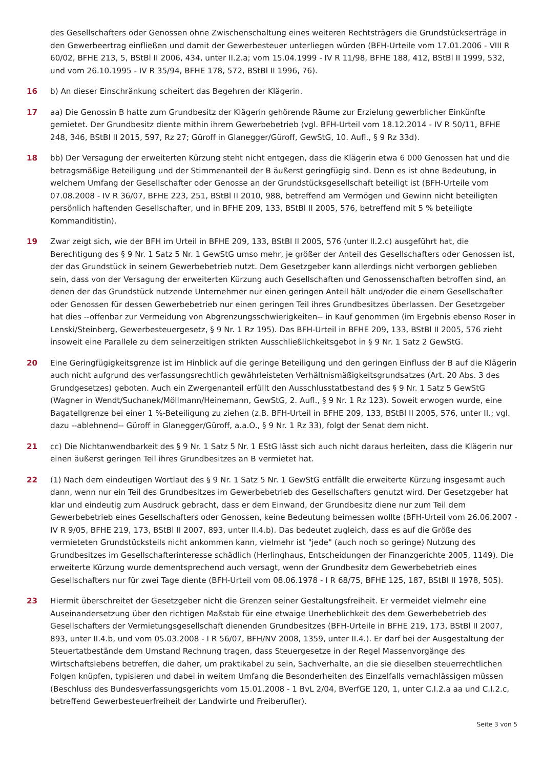des Gesellschafters oder Genossen ohne Zwischenschaltung eines weiteren Rechtsträgers die Grundstückserträge in den Gewerbeertrag einfließen und damit der Gewerbesteuer unterliegen würden (BFH-Urteile vom 17.01.2006 - VIII R 60/02, BFHE 213, 5, BStBl II 2006, 434, unter II.2.a; vom 15.04.1999 - IV R 11/98, BFHE 188, 412, BStBl II 1999, 532, und vom 26.10.1995 - IV R 35/94, BFHE 178, 572, BStBl II 1996, 76).
16 b) An dieser Einschränkung scheitert das Begehren der Klägerin.
17 aa) Die Genossin B hatte zum Grundbesitz der Klägerin gehörende Räume zur Erzielung gewerblicher Einkünfte gemietet. Der Grundbesitz diente mithin ihrem Gewerbebetrieb (vgl. BFH-Urteil vom 18.12.2014 - IV R 50/11, BFHE 248, 346, BStBl II 2015, 597, Rz 27; Güroff in Glanegger/Güroff, GewStG, 10. Aufl., § 9 Rz 33d).
18 bb) Der Versagung der erweiterten Kürzung steht nicht entgegen, dass die Klägerin etwa 6 000 Genossen hat und die betragsmäßige Beteiligung und der Stimmenanteil der B äußerst geringfügig sind. Denn es ist ohne Bedeutung, in welchem Umfang der Gesellschafter oder Genosse an der Grundstücksgesellschaft beteiligt ist (BFH-Urteile vom 07.08.2008 - IV R 36/07, BFHE 223, 251, BStBl II 2010, 988, betreffend am Vermögen und Gewinn nicht beteiligten persönlich haftenden Gesellschafter, und in BFHE 209, 133, BStBl II 2005, 576, betreffend mit 5 % beteiligte Kommanditistin).
19 Zwar zeigt sich, wie der BFH im Urteil in BFHE 209, 133, BStBl II 2005, 576 (unter II.2.c) ausgeführt hat, die Berechtigung des § 9 Nr. 1 Satz 5 Nr. 1 GewStG umso mehr, je größer der Anteil des Gesellschafters oder Genossen ist, der das Grundstück in seinem Gewerbebetrieb nutzt. Dem Gesetzgeber kann allerdings nicht verborgen geblieben sein, dass von der Versagung der erweiterten Kürzung auch Gesellschaften und Genossenschaften betroffen sind, an denen der das Grundstück nutzende Unternehmer nur einen geringen Anteil hält und/oder die einem Gesellschafter oder Genossen für dessen Gewerbebetrieb nur einen geringen Teil ihres Grundbesitzes überlassen. Der Gesetzgeber hat dies --offenbar zur Vermeidung von Abgrenzungsschwierigkeiten-- in Kauf genommen (im Ergebnis ebenso Roser in Lenski/Steinberg, Gewerbesteuergesetz, § 9 Nr. 1 Rz 195). Das BFH-Urteil in BFHE 209, 133, BStBl II 2005, 576 zieht insoweit eine Parallele zu dem seinerzeitigen strikten Ausschließlichkeitsgebot in § 9 Nr. 1 Satz 2 GewStG.
20 Eine Geringfügigkeitsgrenze ist im Hinblick auf die geringe Beteiligung und den geringen Einfluss der B auf die Klägerin auch nicht aufgrund des verfassungsrechtlich gewährleisteten Verhältnismäßigkeitsgrundsatzes (Art. 20 Abs. 3 des Grundgesetzes) geboten. Auch ein Zwergenanteil erfüllt den Ausschlusstatbestand des § 9 Nr. 1 Satz 5 GewStG (Wagner in Wendt/Suchanek/Möllmann/Heinemann, GewStG, 2. Aufl., § 9 Nr. 1 Rz 123). Soweit erwogen wurde, eine Bagatellgrenze bei einer 1 %-Beteiligung zu ziehen (z.B. BFH-Urteil in BFHE 209, 133, BStBl II 2005, 576, unter II.; vgl. dazu --ablehnend-- Güroff in Glanegger/Güroff, a.a.O., § 9 Nr. 1 Rz 33), folgt der Senat dem nicht.
21 cc) Die Nichtanwendbarkeit des § 9 Nr. 1 Satz 5 Nr. 1 EStG lässt sich auch nicht daraus herleiten, dass die Klägerin nur einen äußerst geringen Teil ihres Grundbesitzes an B vermietet hat.
22 (1) Nach dem eindeutigen Wortlaut des § 9 Nr. 1 Satz 5 Nr. 1 GewStG entfällt die erweiterte Kürzung insgesamt auch dann, wenn nur ein Teil des Grundbesitzes im Gewerbebetrieb des Gesellschafters genutzt wird. Der Gesetzgeber hat klar und eindeutig zum Ausdruck gebracht, dass er dem Einwand, der Grundbesitz diene nur zum Teil dem Gewerbebetrieb eines Gesellschafters oder Genossen, keine Bedeutung beimessen wollte (BFH-Urteil vom 26.06.2007 - IV R 9/05, BFHE 219, 173, BStBl II 2007, 893, unter II.4.b). Das bedeutet zugleich, dass es auf die Größe des vermieteten Grundstücksteils nicht ankommen kann, vielmehr ist "jede" (auch noch so geringe) Nutzung des Grundbesitzes im Gesellschafterinteresse schädlich (Herlinghaus, Entscheidungen der Finanzgerichte 2005, 1149). Die erweiterte Kürzung wurde dementsprechend auch versagt, wenn der Grundbesitz dem Gewerbebetrieb eines Gesellschafters nur für zwei Tage diente (BFH-Urteil vom 08.06.1978 - I R 68/75, BFHE 125, 187, BStBl II 1978, 505).
23 Hiermit überschreitet der Gesetzgeber nicht die Grenzen seiner Gestaltungsfreiheit. Er vermeidet vielmehr eine Auseinandersetzung über den richtigen Maßstab für eine etwaige Unerheblichkeit des dem Gewerbebetrieb des Gesellschafters der Vermietungsgesellschaft dienenden Grundbesitzes (BFH-Urteile in BFHE 219, 173, BStBl II 2007, 893, unter II.4.b, und vom 05.03.2008 - I R 56/07, BFH/NV 2008, 1359, unter II.4.). Er darf bei der Ausgestaltung der Steuertatbestände dem Umstand Rechnung tragen, dass Steuergesetze in der Regel Massenvorgänge des Wirtschaftslebens betreffen, die daher, um praktikabel zu sein, Sachverhalte, an die sie dieselben steuerrechtlichen Folgen knüpfen, typisieren und dabei in weitem Umfang die Besonderheiten des Einzelfalls vernachlässigen müssen (Beschluss des Bundesverfassungsgerichts vom 15.01.2008 - 1 BvL 2/04, BVerfGE 120, 1, unter C.I.2.a aa und C.I.2.c, betreffend Gewerbesteuerfreiheit der Landwirte und Freiberufler).
Seite 3 von 5